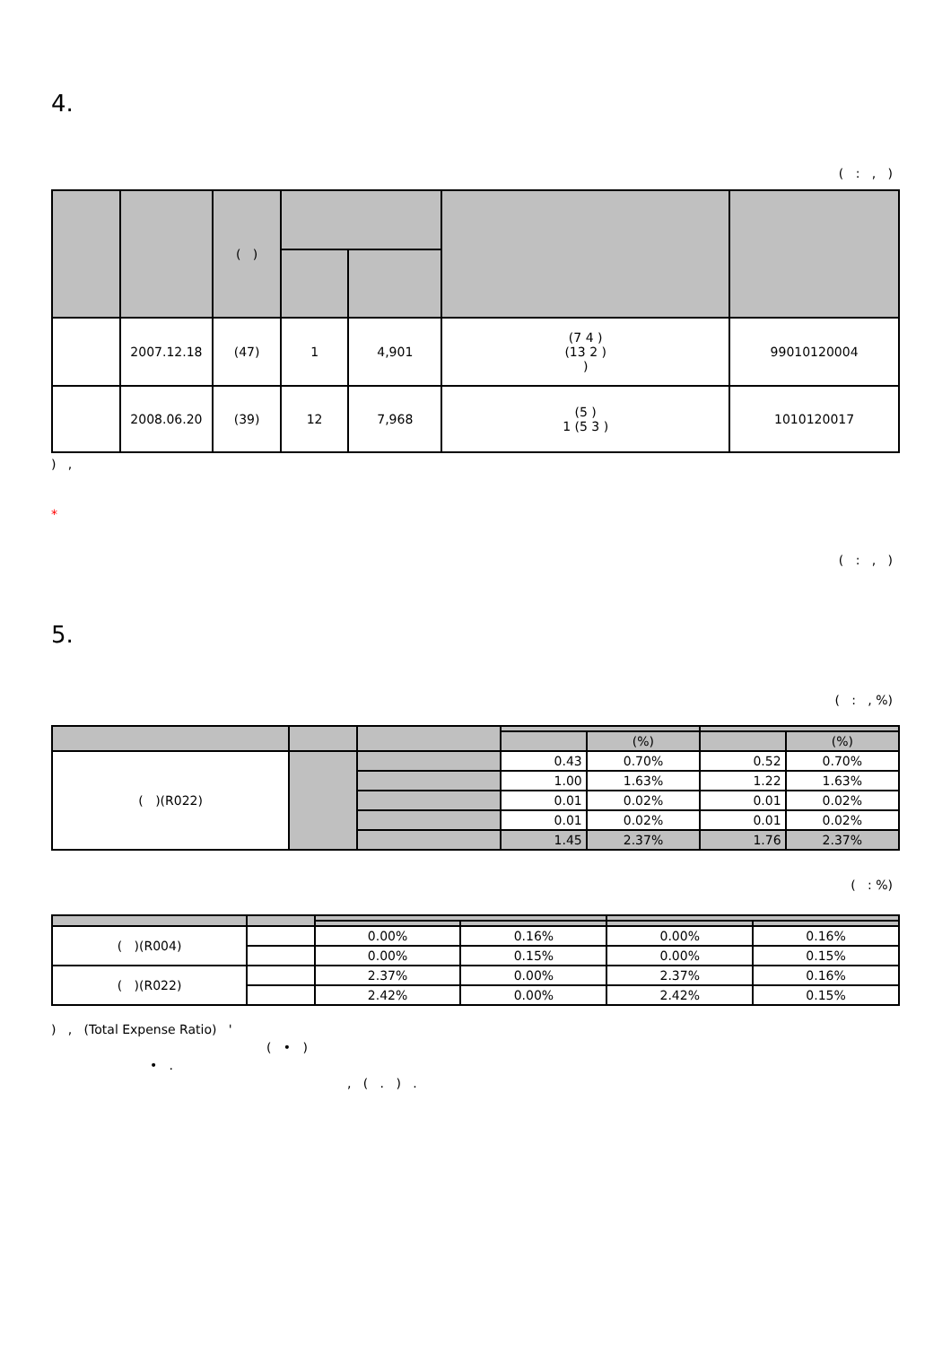4.
( : , )
| | | ( ) | | | | |
| --- | --- | --- | --- | --- | --- | --- |
| | 2007.12.18 | (47) | 1 | 4,901 | (7 4 ) (13 2 ) ) | 99010120004 |
| | 2008.06.20 | (39) | 12 | 7,968 | (5 ) 1 (5 3 ) | 1010120017 |
) ,
*
( : , )
5.
( : , %)
| | | | | (%) | | (%) |
| --- | --- | --- | --- | --- | --- | --- |
| ( )(R022) | | | 0.43 | 0.70% | 0.52 | 0.70% |
| | | | 1.00 | 1.63% | 1.22 | 1.63% |
| | | | 0.01 | 0.02% | 0.01 | 0.02% |
| | | | 0.01 | 0.02% | 0.01 | 0.02% |
| | | | 1.45 | 2.37% | 1.76 | 2.37% |
( : %)
| ( )(R004) | | 0.00% | 0.16% | 0.00% | 0.16% |
| | | 0.00% | 0.15% | 0.00% | 0.15% |
| ( )(R022) | | 2.37% | 0.00% | 2.37% | 0.16% |
| | | 2.42% | 0.00% | 2.42% | 0.15% |
) , (Total Expense Ratio) '
( • )
• .
, ( . ) .